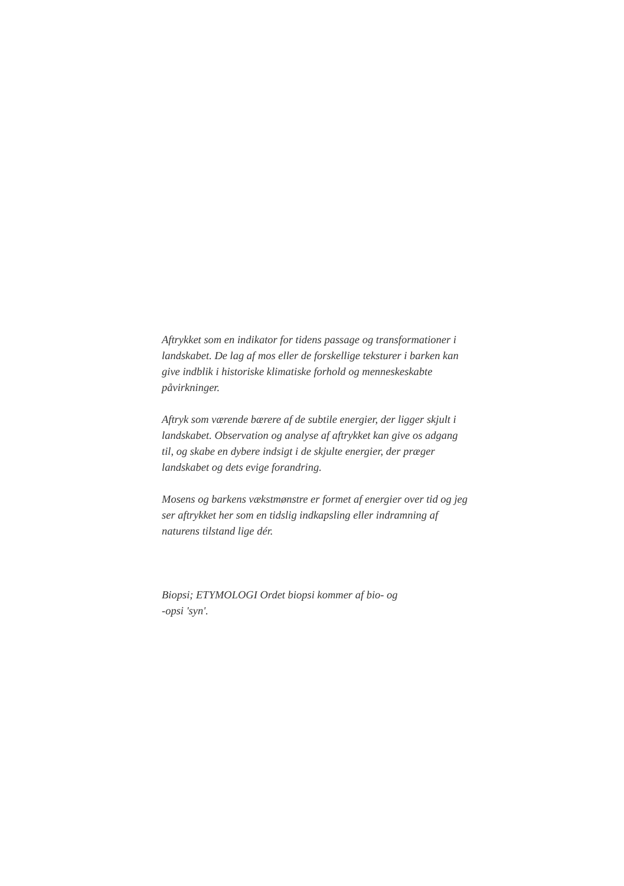Aftrykket som en indikator for tidens passage og transformationer i landskabet. De lag af mos eller de forskellige teksturer i barken kan give indblik i historiske klimatiske forhold og menneskeskabte påvirkninger.
Aftryk som værende bærere af de subtile energier, der ligger skjult i landskabet. Observation og analyse af aftrykket kan give os adgang til, og skabe en dybere indsigt i de skjulte energier, der præger landskabet og dets evige forandring.
Mosens og barkens vækstmønstre er formet af energier over tid og jeg ser aftrykket her som en tidslig indkapsling eller indramning af naturens tilstand lige dér.
Biopsi; ETYMOLOGI Ordet biopsi kommer af bio- og
-opsi 'syn'.